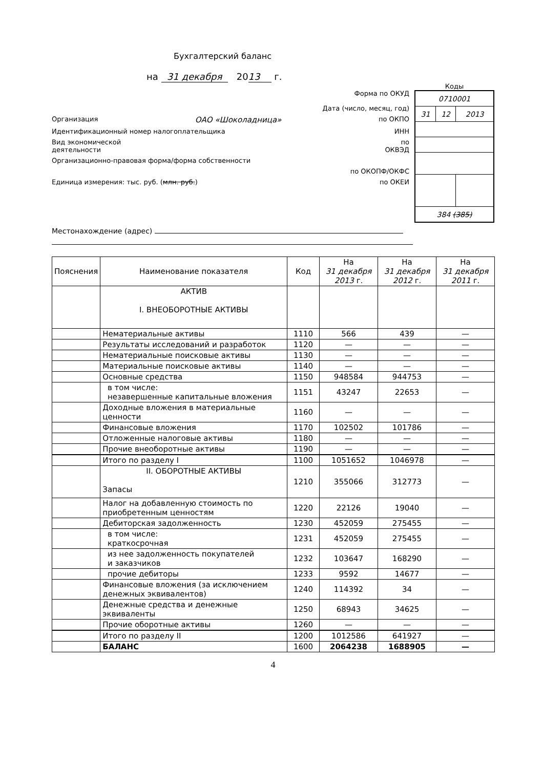Бухгалтерский баланс
на 31 декабря 20 13 г.
Форма по ОКУД
Дата (число, месяц, год)
Организация ОАО «Шоколадница» по ОКПО
Идентификационный номер налогоплательщика ИНН
Вид экономической
деятельности по
ОКВЭД
Организационно-правовая форма/форма собственности
по ОКОПФ/ОКФС
Единица измерения: тыс. руб. (млн. руб.) по ОКЕИ
Коды
| 0710001 | | |
| 31 | 12 | 2013 |
| 384 (385) | | |
Местонахождение (адрес)
| Пояснения | Наименование показателя | Код | На 31 декабря 2013 г. | На 31 декабря 2012 г. | На 31 декабря 2011 г. |
| --- | --- | --- | --- | --- | --- |
| | АКТИВ I. ВНЕОБОРОТНЫЕ АКТИВЫ | | | | |
| | Нематериальные активы | 1110 | 566 | 439 | — |
| | Результаты исследований и разработок | 1120 | — | — | — |
| | Нематериальные поисковые активы | 1130 | — | — | — |
| | Материальные поисковые активы | 1140 | — | — | — |
| | Основные средства | 1150 | 948584 | 944753 | — |
| | в том числе: незавершенные капитальные вложения | 1151 | 43247 | 22653 | — |
| | Доходные вложения в материальные ценности | 1160 | — | — | — |
| | Финансовые вложения | 1170 | 102502 | 101786 | — |
| | Отложенные налоговые активы | 1180 | — | — | — |
| | Прочие внеоборотные активы | 1190 | — | — | — |
| | Итого по разделу I | 1100 | 1051652 | 1046978 | — |
| | II. ОБОРОТНЫЕ АКТИВЫ Запасы | 1210 | 355066 | 312773 | — |
| | Налог на добавленную стоимость по приобретенным ценностям | 1220 | 22126 | 19040 | — |
| | Дебиторская задолженность | 1230 | 452059 | 275455 | — |
| | в том числе: краткосрочная | 1231 | 452059 | 275455 | — |
| | из нее задолженность покупателей и заказчиков | 1232 | 103647 | 168290 | — |
| | прочие дебиторы | 1233 | 9592 | 14677 | — |
| | Финансовые вложения (за исключением денежных эквивалентов) | 1240 | 114392 | 34 | — |
| | Денежные средства и денежные эквиваленты | 1250 | 68943 | 34625 | — |
| | Прочие оборотные активы | 1260 | — | — | — |
| | Итого по разделу II | 1200 | 1012586 | 641927 | — |
| | БАЛАНС | 1600 | 2064238 | 1688905 | — |
4